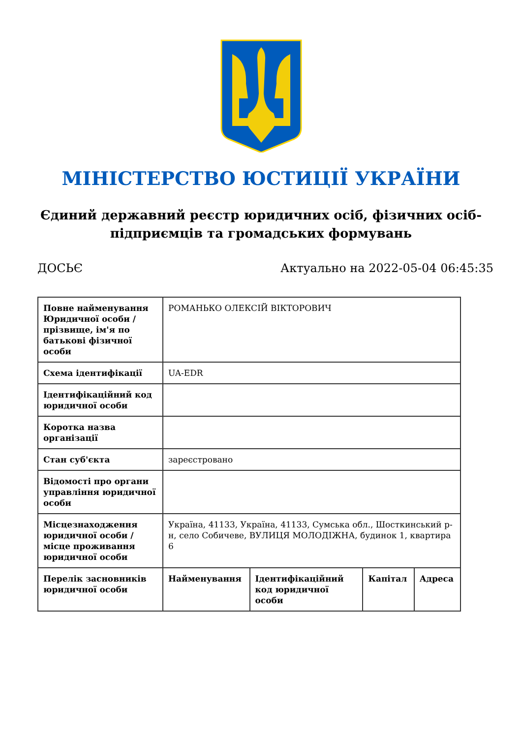МІНІСТЕРСТВО ЮСТИЦІЇ УКРАЇНИ
Єдиний державний реєстр юридичних осіб, фізичних осіб-підприємців та громадських формувань
ДОСЬЄ Актуально на 2022-05-04 06:45:35
| Повне найменування Юридичної особи / прізвище, ім'я по батькові фізичної особи | РОМАНЬКО ОЛЕКСІЙ ВІКТОРОВИЧ | | | |
| Схема ідентифікації | UA-EDR | | | |
| Ідентифікаційний код юридичної особи | | | | |
| Коротка назва організації | | | | |
| Стан суб'єкта | зареєстровано | | | |
| Відомості про органи управління юридичної особи | | | | |
| Місцезнаходження юридичної особи / місце проживання юридичної особи | Україна, 41133, Україна, 41133, Сумська обл., Шосткинський р-н, село Собичеве, ВУЛИЦЯ МОЛОДІЖНА, будинок 1, квартира 6 | | | |
| Перелік засновників юридичної особи | Найменування | Ідентифікаційний код юридичної особи | Капітал | Адреса |